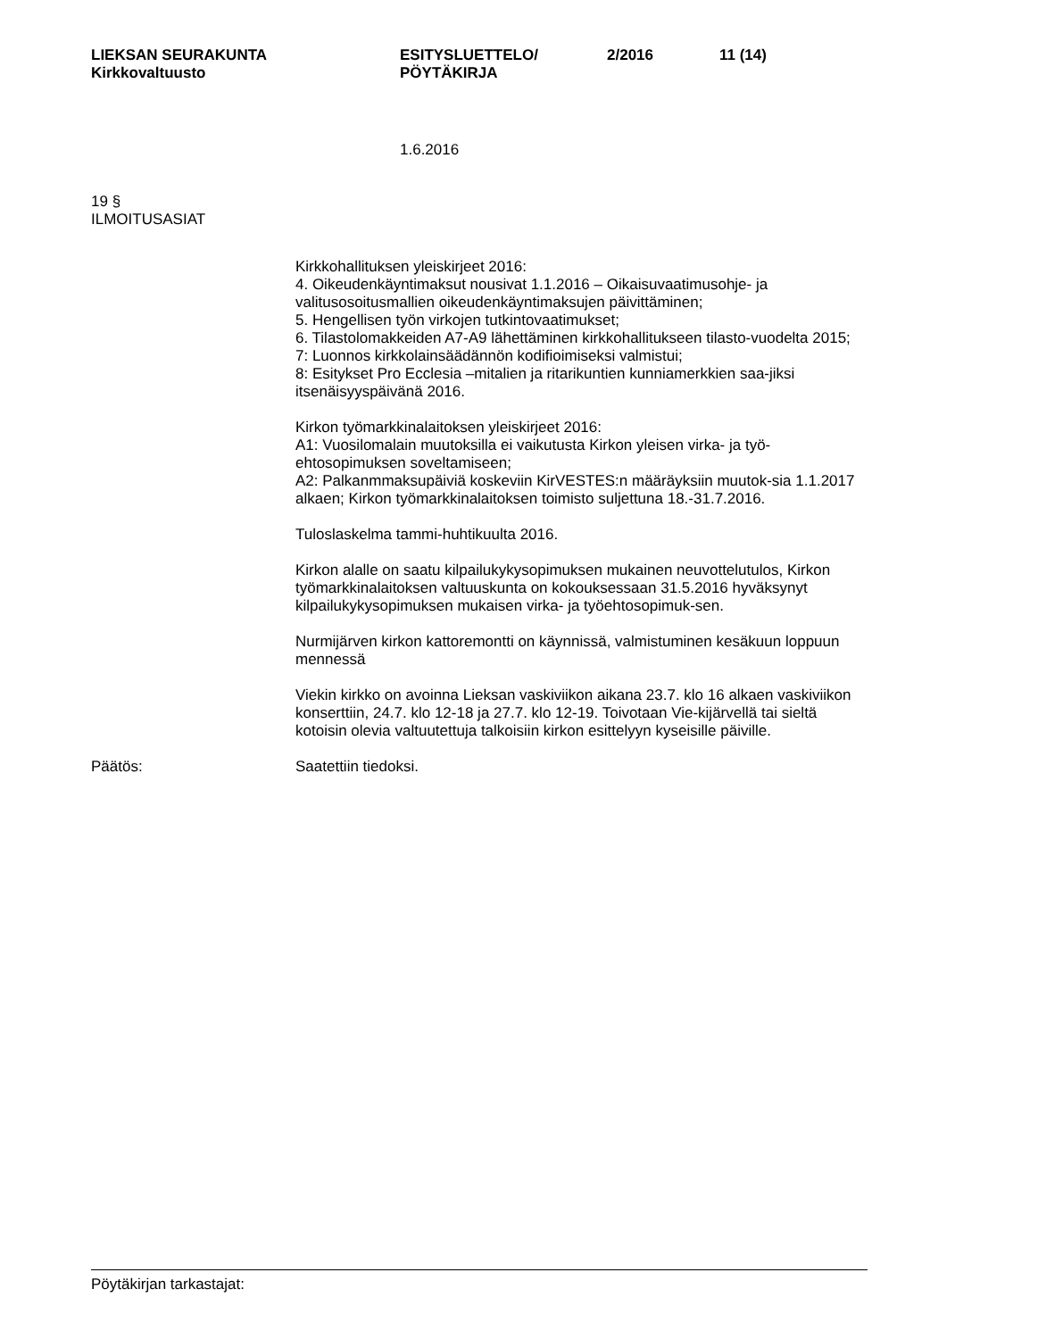LIEKSAN SEURAKUNTA
Kirkkovaltuusto
ESITYSLUETTELO/
PÖYTÄKIRJA
2/2016 11 (14)
1.6.2016
19 §
ILMOITUSASIAT
Kirkkohallituksen yleiskirjeet 2016:
4. Oikeudenkäyntimaksut nousivat 1.1.2016 – Oikaisuvaatimusohje- ja valitusosoitusmallien oikeudenkäyntimaksujen päivittäminen;
5. Hengellisen työn virkojen tutkintovaatimukset;
6. Tilastolomakkeiden A7-A9 lähettäminen kirkkohallitukseen tilasto-vuodelta 2015;
7: Luonnos kirkkolainsäädännön kodifioimiseksi valmistui;
8: Esitykset Pro Ecclesia –mitalien ja ritarikuntien kunniamerkkien saa-jiksi itsenäisyyspäivänä 2016.
Kirkon työmarkkinalaitoksen yleiskirjeet 2016:
A1: Vuosilomalain muutoksilla ei vaikutusta Kirkon yleisen virka- ja työ-ehtosopimuksen soveltamiseen;
A2: Palkanmmaksupäiviä koskeviin KirVESTES:n määräyksiin muutok-sia 1.1.2017 alkaen; Kirkon työmarkkinalaitoksen toimisto suljettuna 18.-31.7.2016.
Tuloslaskelma tammi-huhtikuulta 2016.
Kirkon alalle on saatu kilpailukykysopimuksen mukainen neuvottelutulos, Kirkon työmarkkinalaitoksen valtuuskunta on kokouksessaan 31.5.2016 hyväksynyt kilpailukykysopimuksen mukaisen virka- ja työehtosopimuk-sen.
Nurmijärven kirkon kattoremontti on käynnissä, valmistuminen kesäkuun loppuun mennessä
Viekin kirkko on avoinna Lieksan vaskiviikon aikana 23.7. klo 16 alkaen vaskiviikon konserttiin, 24.7. klo 12-18 ja 27.7. klo 12-19. Toivotaan Vie-kijärvellä tai sieltä kotoisin olevia valtuutettuja talkoisiin kirkon esittelyyn kyseisille päiville.
Päätös: Saatettiin tiedoksi.
Pöytäkirjan tarkastajat: